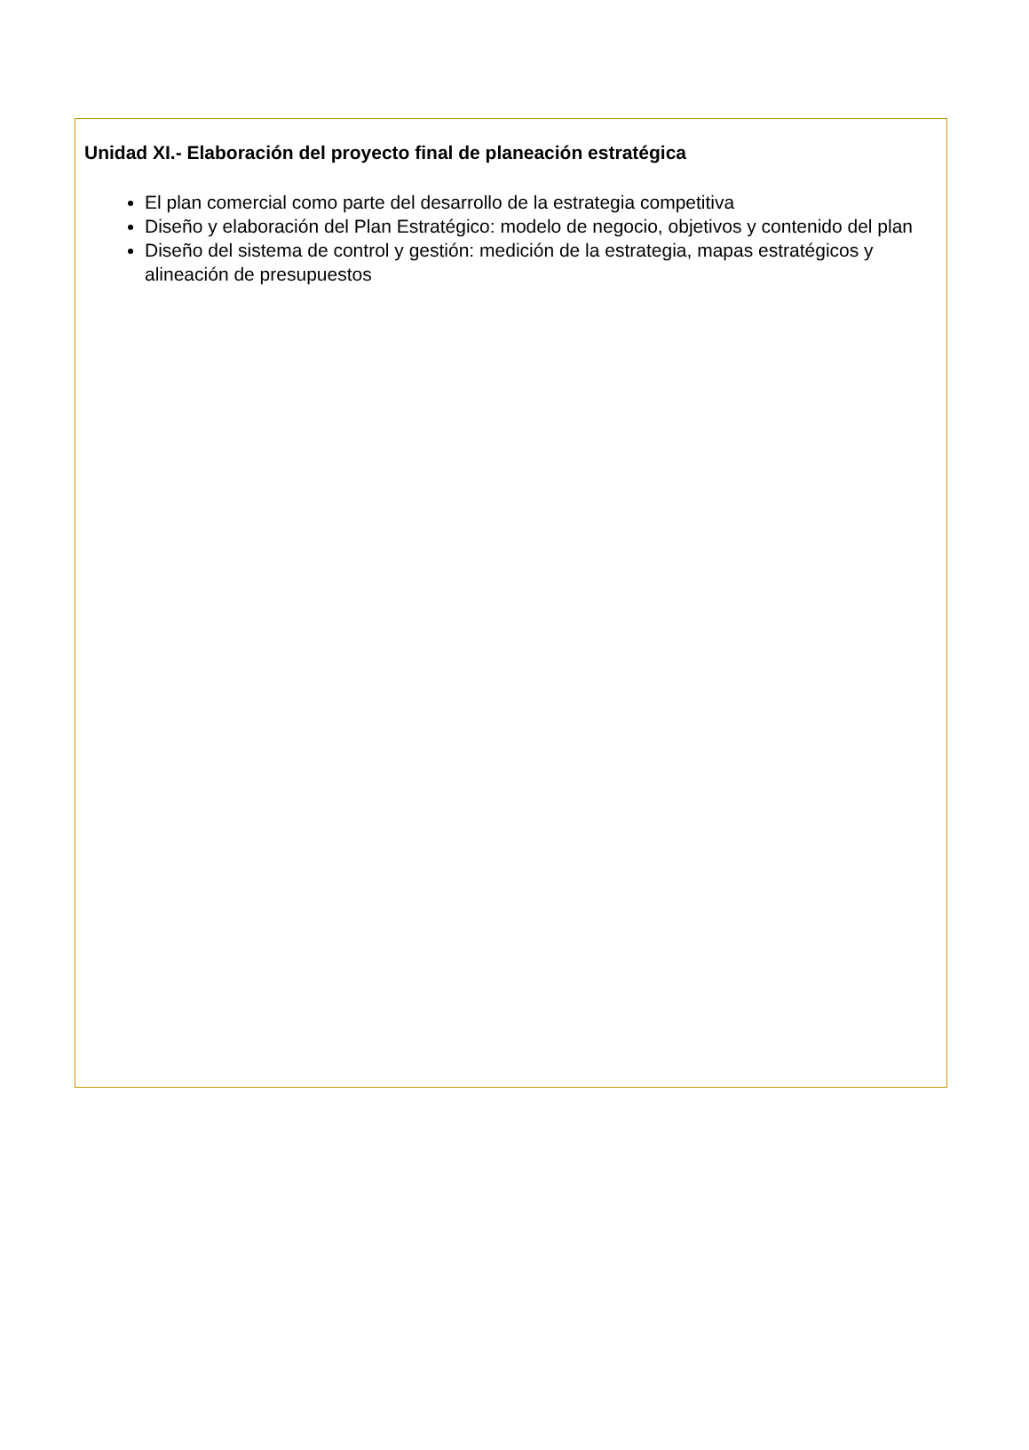Unidad XI.- Elaboración del proyecto final de planeación estratégica
El plan comercial como parte del desarrollo de la estrategia competitiva
Diseño y elaboración del Plan Estratégico: modelo de negocio, objetivos y contenido del plan
Diseño del sistema de control y gestión: medición de la estrategia, mapas estratégicos y alineación de presupuestos